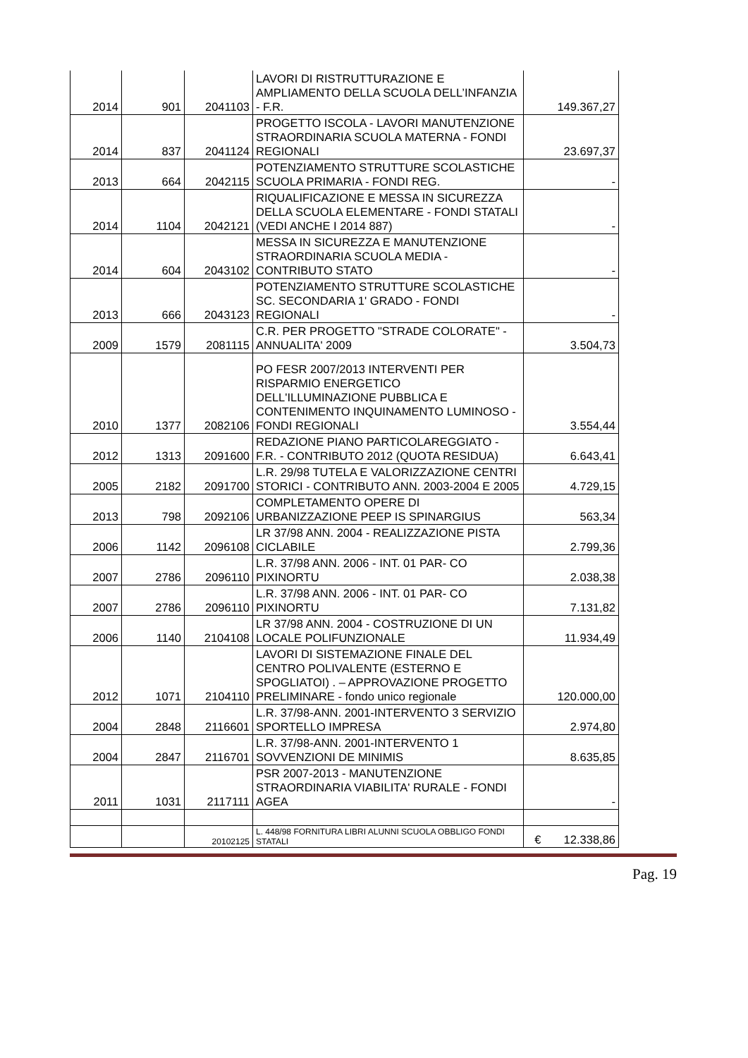| 2014 | 901 | 2041103 | LAVORI DI RISTRUTTURAZIONE E AMPLIAMENTO DELLA SCUOLA DELL’INFANZIA - F.R. | 149.367,27 |
| 2014 | 837 | 2041124 | PROGETTO ISCOLA - LAVORI MANUTENZIONE STRAORDINARIA SCUOLA MATERNA - FONDI REGIONALI | 23.697,37 |
| 2013 | 664 | 2042115 | POTENZIAMENTO STRUTTURE SCOLASTICHE SCUOLA PRIMARIA - FONDI REG. | - |
| 2014 | 1104 | 2042121 | RIQUALIFICAZIONE E MESSA IN SICUREZZA DELLA SCUOLA ELEMENTARE - FONDI STATALI (VEDI ANCHE I 2014 887) | - |
| 2014 | 604 | 2043102 | MESSA IN SICUREZZA E MANUTENZIONE STRAORDINARIA SCUOLA MEDIA - CONTRIBUTO STATO | - |
| 2013 | 666 | 2043123 | POTENZIAMENTO STRUTTURE SCOLASTICHE SC. SECONDARIA 1' GRADO - FONDI REGIONALI | - |
| 2009 | 1579 | 2081115 | C.R. PER PROGETTO "STRADE COLORATE" - ANNUALITA' 2009 | 3.504,73 |
| 2010 | 1377 | 2082106 | PO FESR 2007/2013 INTERVENTI PER RISPARMIO ENERGETICO DELL'ILLUMINAZIONE PUBBLICA E CONTENIMENTO INQUINAMENTO LUMINOSO - FONDI REGIONALI | 3.554,44 |
| 2012 | 1313 | 2091600 | REDAZIONE PIANO PARTICOLAREGGIATO - F.R. - CONTRIBUTO 2012 (QUOTA RESIDUA) | 6.643,41 |
| 2005 | 2182 | 2091700 | L.R. 29/98 TUTELA E VALORIZZAZIONE CENTRI STORICI - CONTRIBUTO ANN. 2003-2004 E 2005 | 4.729,15 |
| 2013 | 798 | 2092106 | COMPLETAMENTO OPERE DI URBANIZZAZIONE PEEP IS SPINARGIUS | 563,34 |
| 2006 | 1142 | 2096108 | LR 37/98 ANN. 2004 - REALIZZAZIONE PISTA CICLABILE | 2.799,36 |
| 2007 | 2786 | 2096110 | L.R. 37/98 ANN. 2006 - INT. 01 PAR- CO PIXINORTU | 2.038,38 |
| 2007 | 2786 | 2096110 | L.R. 37/98 ANN. 2006 - INT. 01 PAR- CO PIXINORTU | 7.131,82 |
| 2006 | 1140 | 2104108 | LR 37/98 ANN. 2004 - COSTRUZIONE DI UN LOCALE POLIFUNZIONALE | 11.934,49 |
| 2012 | 1071 | 2104110 | LAVORI DI SISTEMAZIONE FINALE DEL CENTRO POLIVALENTE (ESTERNO E SPOGLIATOI) . – APPROVAZIONE PROGETTO PRELIMINARE - fondo unico regionale | 120.000,00 |
| 2004 | 2848 | 2116601 | L.R. 37/98-ANN. 2001-INTERVENTO 3 SERVIZIO SPORTELLO IMPRESA | 2.974,80 |
| 2004 | 2847 | 2116701 | L.R. 37/98-ANN. 2001-INTERVENTO 1 SOVVENZIONI DE MINIMIS | 8.635,85 |
| 2011 | 1031 | 2117111 | PSR 2007-2013 - MANUTENZIONE STRAORDINARIA VIABILITA' RURALE - FONDI AGEA | - |
| | | 20102125 | L. 448/98 FORNITURA LIBRI ALUNNI SCUOLA OBBLIGO FONDI STATALI | € 12.338,86 |
Pag. 19